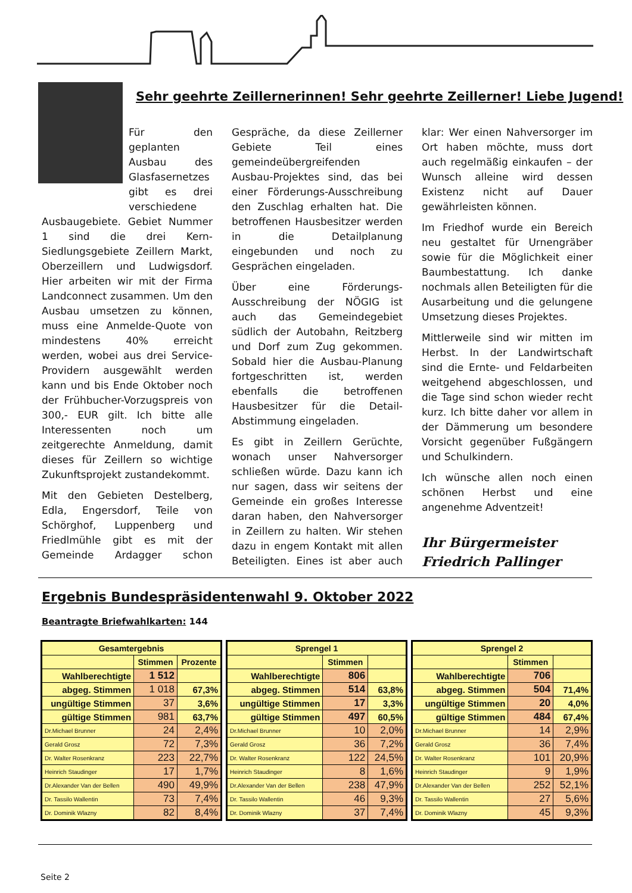Sehr geehrte Zeillernerinnen! Sehr geehrte Zeillerner! Liebe Jugend!
Für den geplanten Ausbau des Glasfasernetzes gibt es drei verschiedene Ausbaugebiete. Gebiet Nummer 1 sind die drei Kern-Siedlungsgebiete Zeillern Markt, Oberzeillern und Ludwigsdorf. Hier arbeiten wir mit der Firma Landconnect zusammen. Um den Ausbau umsetzen zu können, muss eine Anmelde-Quote von mindestens 40% erreicht werden, wobei aus drei Service-Providern ausgewählt werden kann und bis Ende Oktober noch der Frühbucher-Vorzugspreis von 300,- EUR gilt. Ich bitte alle Interessenten noch um zeitgerechte Anmeldung, damit dieses für Zeillern so wichtige Zukunftsprojekt zustandekommt.
Mit den Gebieten Destelberg, Edla, Engersdorf, Teile von Schörghof, Luppenberg und Friedlmühle gibt es mit der Gemeinde Ardagger schon Gespräche, da diese Zeillerner Gebiete Teil eines gemeindeübergreifenden Ausbau-Projektes sind, das bei einer Förderungs-Ausschreibung den Zuschlag erhalten hat. Die betroffenen Hausbesitzer werden in die Detailplanung eingebunden und noch zu Gesprächen eingeladen.
Über eine Förderungs-Ausschreibung der NÖGIG ist auch das Gemeindegebiet südlich der Autobahn, Reitzberg und Dorf zum Zug gekommen. Sobald hier die Ausbau-Planung fortgeschritten ist, werden ebenfalls die betroffenen Hausbesitzer für die Detail-Abstimmung eingeladen.
Es gibt in Zeillern Gerüchte, wonach unser Nahversorger schließen würde. Dazu kann ich nur sagen, dass wir seitens der Gemeinde ein großes Interesse daran haben, den Nahversorger in Zeillern zu halten. Wir stehen dazu in engem Kontakt mit allen Beteiligten. Eines ist aber auch klar: Wer einen Nahversorger im Ort haben möchte, muss dort auch regelmäßig einkaufen – der Wunsch alleine wird dessen Existenz nicht auf Dauer gewährleisten können.
Im Friedhof wurde ein Bereich neu gestaltet für Urnengräber sowie für die Möglichkeit einer Baumbestattung. Ich danke nochmals allen Beteiligten für die Ausarbeitung und die gelungene Umsetzung dieses Projektes.
Mittlerweile sind wir mitten im Herbst. In der Landwirtschaft sind die Ernte- und Feldarbeiten weitgehend abgeschlossen, und die Tage sind schon wieder recht kurz. Ich bitte daher vor allem in der Dämmerung um besondere Vorsicht gegenüber Fußgängern und Schulkindern.
Ich wünsche allen noch einen schönen Herbst und eine angenehme Adventzeit!
Ihr Bürgermeister
Friedrich Pallinger
Ergebnis Bundespräsidentenwahl 9. Oktober 2022
Beantragte Briefwahlkarten: 144
| Gesamtergebnis | | |
| --- | --- | --- |
| | Stimmen | Prozente |
| Wahlberechtigte | 1 512 | |
| abgeg. Stimmen | 1 018 | 67,3% |
| ungültige Stimmen | 37 | 3,6% |
| gültige Stimmen | 981 | 63,7% |
| Dr.Michael Brunner | 24 | 2,4% |
| Gerald Grosz | 72 | 7,3% |
| Dr. Walter Rosenkranz | 223 | 22,7% |
| Heinrich Staudinger | 17 | 1,7% |
| Dr.Alexander Van der Bellen | 490 | 49,9% |
| Dr. Tassilo Wallentin | 73 | 7,4% |
| Dr. Dominik Wlazny | 82 | 8,4% |
| Sprengel 1 | | |
| --- | --- | --- |
| | Stimmen | |
| Wahlberechtigte | 806 | |
| abgeg. Stimmen | 514 | 63,8% |
| ungültige Stimmen | 17 | 3,3% |
| gültige Stimmen | 497 | 60,5% |
| Dr.Michael Brunner | 10 | 2,0% |
| Gerald Grosz | 36 | 7,2% |
| Dr. Walter Rosenkranz | 122 | 24,5% |
| Heinrich Staudinger | 8 | 1,6% |
| Dr.Alexander Van der Bellen | 238 | 47,9% |
| Dr. Tassilo Wallentin | 46 | 9,3% |
| Dr. Dominik Wlazny | 37 | 7,4% |
| Sprengel 2 | | |
| --- | --- | --- |
| | Stimmen | |
| Wahlberechtigte | 706 | |
| abgeg. Stimmen | 504 | 71,4% |
| ungültige Stimmen | 20 | 4,0% |
| gültige Stimmen | 484 | 67,4% |
| Dr.Michael Brunner | 14 | 2,9% |
| Gerald Grosz | 36 | 7,4% |
| Dr. Walter Rosenkranz | 101 | 20,9% |
| Heinrich Staudinger | 9 | 1,9% |
| Dr.Alexander Van der Bellen | 252 | 52,1% |
| Dr. Tassilo Wallentin | 27 | 5,6% |
| Dr. Dominik Wlazny | 45 | 9,3% |
Seite 2